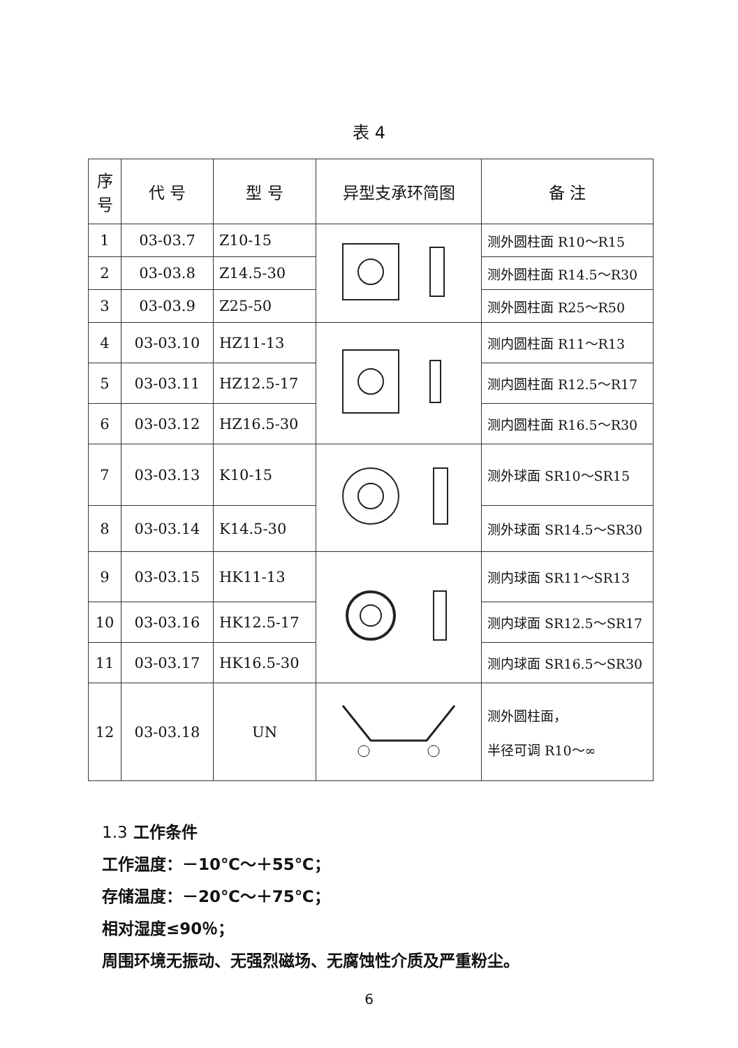表 4
| 序 号 | 代 号 | 型 号 | 异型支承环简图 | 备 注 |
| --- | --- | --- | --- | --- |
| 1 | 03-03.7 | Z10-15 | | 测外圆柱面 R10～R15 |
| 2 | 03-03.8 | Z14.5-30 | | 测外圆柱面 R14.5～R30 |
| 3 | 03-03.9 | Z25-50 | | 测外圆柱面 R25～R50 |
| 4 | 03-03.10 | HZ11-13 | | 测内圆柱面 R11～R13 |
| 5 | 03-03.11 | HZ12.5-17 | | 测内圆柱面 R12.5～R17 |
| 6 | 03-03.12 | HZ16.5-30 | | 测内圆柱面 R16.5～R30 |
| 7 | 03-03.13 | K10-15 | | 测外球面 SR10～SR15 |
| 8 | 03-03.14 | K14.5-30 | | 测外球面 SR14.5～SR30 |
| 9 | 03-03.15 | HK11-13 | | 测内球面 SR11～SR13 |
| 10 | 03-03.16 | HK12.5-17 | | 测内球面 SR12.5～SR17 |
| 11 | 03-03.17 | HK16.5-30 | | 测内球面 SR16.5～SR30 |
| 12 | 03-03.18 | UN | | 测外圆柱面， 半径可调 R10～∞ |
1.3 工作条件
工作温度：－10℃～＋55℃；
存储温度：－20℃～＋75℃；
相对湿度≤90％；
周围环境无振动、无强烈磁场、无腐蚀性介质及严重粉尘。
6